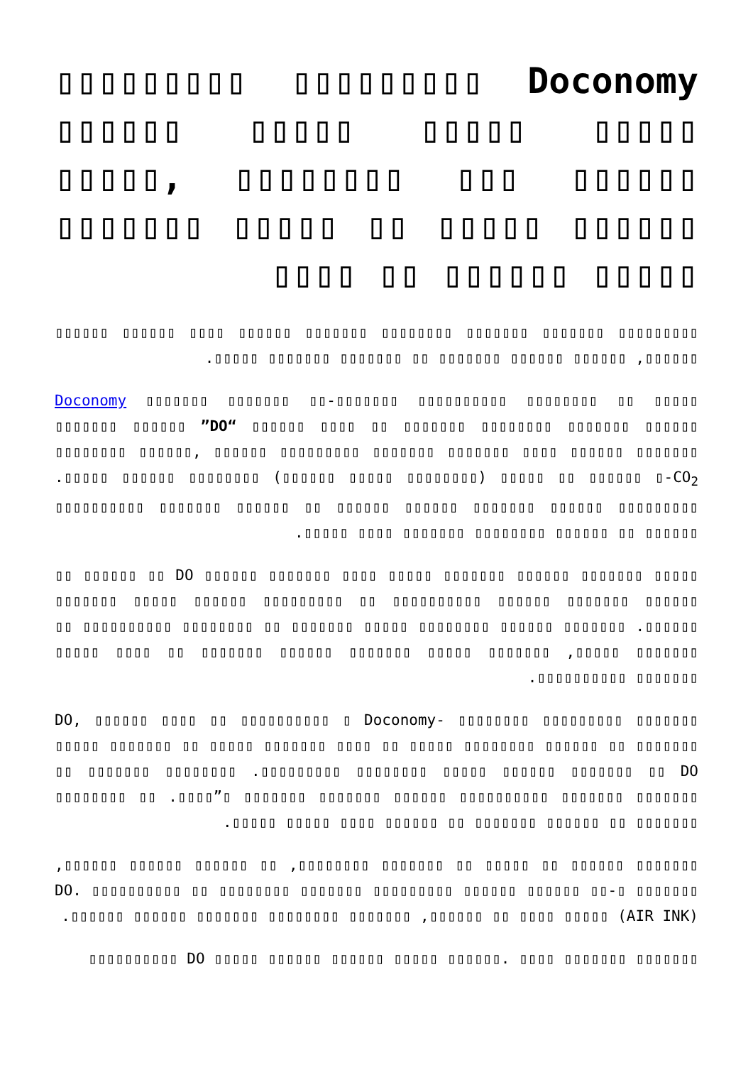Doconomy ▯▯▯▯▯▯▯▯▯ ▯▯▯▯▯▯▯▯▯ ▯▯▯▯▯ ▯▯▯▯▯ ▯▯▯▯▯ ▯▯▯▯▯▯ ▯▯▯▯▯▯ ▯▯▯ ▯▯▯▯▯▯▯▯ ,▯▯▯▯▯ ▯▯▯▯▯▯ ▯▯▯▯▯ ▯▯ ▯▯▯▯▯ ▯▯▯▯▯▯▯ ▯▯▯▯▯ ▯▯▯▯▯▯ ▯▯ ▯▯▯▯
▯▯▯▯▯▯▯▯▯ ▯▯▯▯▯▯▯ ▯▯▯▯▯▯▯ ▯▯▯▯▯▯▯▯ ▯▯▯▯▯▯▯ ▯▯▯▯▯▯ ▯▯▯▯ ▯▯▯▯▯▯ ▯▯▯▯▯▯ ▯▯▯▯▯▯, ▯▯▯▯▯▯ ▯▯▯▯▯▯ ▯▯▯▯▯▯▯ ▯▯ ▯▯▯▯▯▯▯ ▯▯▯▯▯▯▯ ▯▯▯▯▯.
▯▯▯▯▯ ▯▯ ▯▯▯▯▯▯▯▯ Doconomy ▯▯▯▯▯▯▯ ▯▯▯▯▯▯▯ ▯▯-▯▯▯▯▯▯▯ ▯▯▯▯▯▯▯▯▯▯ ▯▯▯▯▯▯▯ ▯▯▯▯▯▯ ”DO“ ▯▯▯▯▯▯ ▯▯▯▯ ▯▯ ▯▯▯▯▯▯▯ ▯▯▯▯▯▯▯▯ ▯▯▯▯▯▯▯ ▯▯▯▯▯▯ ▯▯▯▯▯▯▯▯ ▯▯▯▯▯▯, ▯▯▯▯▯▯ ▯▯▯▯▯▯▯▯▯ ▯▯▯▯▯▯▯ ▯▯▯▯▯▯▯ ▯▯▯▯ ▯▯▯▯▯▯ ▯▯▯▯▯▯▯ ▯▯ ▯▯▯▯▯▯ ▯-CO<sub>2</sub> ▯▯▯▯▯ (▯▯▯▯▯▯▯▯ ▯▯▯▯▯ ▯▯▯▯▯▯) ▯▯▯▯▯▯▯▯ ▯▯▯▯▯▯ ▯▯▯▯▯. ▯▯▯▯▯▯▯▯▯ ▯▯▯▯▯▯ ▯▯▯▯▯▯▯ ▯▯▯▯▯▯ ▯▯▯▯▯▯ ▯▯ ▯▯▯▯▯▯ ▯▯▯▯▯▯▯ ▯▯▯▯▯▯▯▯▯▯ ▯▯▯▯▯▯ ▯▯ ▯▯▯▯▯▯ ▯▯▯▯▯▯▯▯ ▯▯▯▯▯▯▯ ▯▯▯▯ ▯▯▯▯▯.
▯▯▯▯▯ ▯▯▯▯▯▯▯ ▯▯▯▯▯▯ ▯▯▯▯▯▯▯ ▯▯▯▯▯ ▯▯▯▯ ▯▯▯▯▯▯▯ ▯▯▯▯▯▯ DO ▯▯ ▯▯▯▯▯▯ ▯▯ ▯▯▯▯▯▯ ▯▯▯▯▯▯▯ ▯▯▯▯▯▯ ▯▯▯▯▯▯▯▯▯▯ ▯▯ ▯▯▯▯▯▯▯▯▯ ▯▯▯▯▯▯ ▯▯▯▯▯ ▯▯▯▯▯▯▯ ▯▯▯▯▯▯. ▯▯▯▯▯▯▯ ▯▯▯▯▯▯ ▯▯▯▯▯▯▯▯ ▯▯▯▯▯ ▯▯▯▯▯▯▯ ▯▯ ▯▯▯▯▯▯▯▯ ▯▯▯▯▯▯▯▯▯▯ ▯▯ ▯▯▯▯▯▯▯ ▯▯▯▯▯, ▯▯▯▯▯▯▯ ▯▯▯▯▯ ▯▯▯▯▯▯▯ ▯▯▯▯▯▯ ▯▯▯▯▯▯▯ ▯▯ ▯▯▯▯ ▯▯▯▯▯ ▯▯▯▯▯▯▯ ▯▯▯▯▯▯▯▯▯▯.
▯▯▯▯▯▯▯ ▯▯▯▯▯▯▯▯▯ ▯▯▯▯▯▯▯▯ Doconomy- ▯ ▯▯▯▯▯▯▯▯▯▯ DO, ▯▯▯▯▯▯ ▯▯▯▯ ▯▯ ▯▯▯▯▯ ▯▯▯▯▯▯▯ ▯▯ ▯▯▯▯▯ ▯▯▯▯▯▯▯ ▯▯▯▯ ▯▯ ▯▯▯▯▯ ▯▯▯▯▯▯▯▯ ▯▯▯▯▯▯ ▯▯ ▯▯▯▯▯▯▯ ▯▯▯▯▯▯▯▯▯ ▯▯▯▯▯▯▯▯ ▯▯▯▯▯ ▯▯▯▯▯▯ ▯▯▯▯▯▯▯ ▯▯ DO. ▯▯▯▯▯▯▯▯ ▯▯▯▯▯▯▯ ▯▯ ▯▯▯▯▯▯▯ ▯▯▯▯▯▯▯ ▯▯▯▯▯▯▯▯▯▯ ▯▯▯▯▯▯ ▯▯▯▯▯▯▯ ▯▯▯▯▯▯▯ ▯”▯▯▯▯. ▯▯ ▯▯▯▯▯▯▯▯ ▯▯▯▯▯▯▯ ▯▯ ▯▯▯▯▯▯ ▯▯▯▯▯▯▯ ▯▯ ▯▯▯▯▯▯ ▯▯▯▯ ▯▯▯▯▯ ▯▯▯▯▯.
▯▯▯▯▯▯▯ ▯▯▯▯▯▯ ▯▯ ▯▯▯▯▯ ▯▯ ▯▯▯▯▯▯▯ ▯▯▯▯▯▯▯▯, ▯▯ ▯▯▯▯▯▯ ▯▯▯▯▯▯ ▯▯▯▯▯▯, ▯▯▯▯▯▯▯ ▯-DO. ▯▯▯▯▯▯▯▯▯▯ ▯▯ ▯▯▯▯▯▯▯▯ ▯▯▯▯▯▯▯ ▯▯▯▯▯▯▯▯▯ ▯▯▯▯▯▯ ▯▯▯▯▯▯ ▯▯ ▯▯▯▯▯ (AIR INK) ▯▯▯▯ ▯▯ ▯▯▯▯▯▯, ▯▯▯▯▯▯▯ ▯▯▯▯▯▯▯▯ ▯▯▯▯▯▯▯ ▯▯▯▯▯▯ ▯▯▯▯▯▯.
▯▯▯▯▯▯▯ ▯▯▯▯▯▯▯ ▯▯▯▯ .▯▯▯▯▯▯ ▯▯▯▯▯ ▯▯▯▯▯▯ ▯▯▯▯▯▯ ▯▯▯▯▯ DO ▯▯▯▯▯▯▯▯▯▯